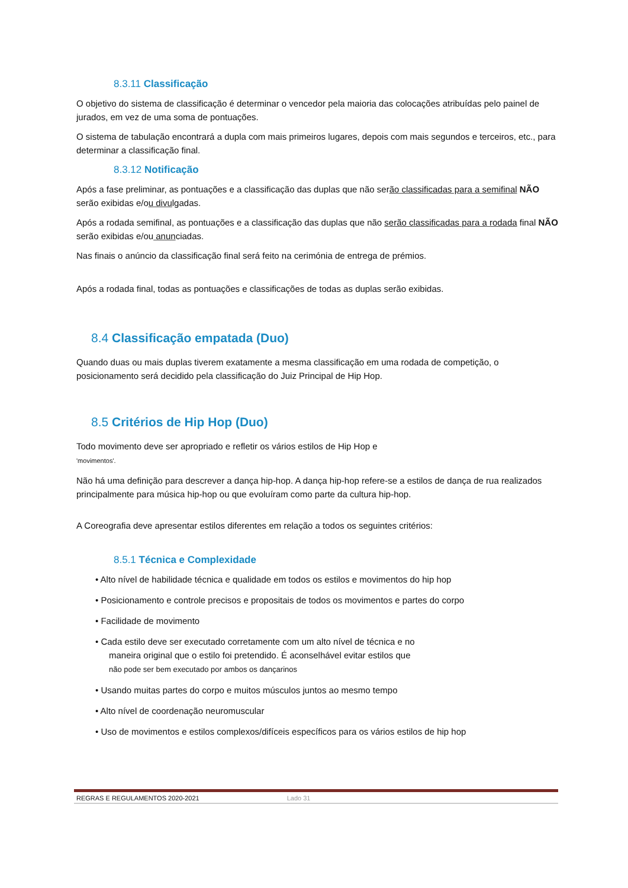8.3.11 Classificação
O objetivo do sistema de classificação é determinar o vencedor pela maioria das colocações atribuídas pelo painel de jurados, em vez de uma soma de pontuações.
O sistema de tabulação encontrará a dupla com mais primeiros lugares, depois com mais segundos e terceiros, etc., para determinar a classificação final.
8.3.12 Notificação
Após a fase preliminar, as pontuações e a classificação das duplas que não serão classificadas para a semifinal NÃO serão exibidas e/ou divulgadas.
Após a rodada semifinal, as pontuações e a classificação das duplas que não serão classificadas para a rodada final NÃO serão exibidas e/ou anunciadas.
Nas finais o anúncio da classificação final será feito na cerimónia de entrega de prémios.
Após a rodada final, todas as pontuações e classificações de todas as duplas serão exibidas.
8.4 Classificação empatada (Duo)
Quando duas ou mais duplas tiverem exatamente a mesma classificação em uma rodada de competição, o posicionamento será decidido pela classificação do Juiz Principal de Hip Hop.
8.5 Critérios de Hip Hop (Duo)
Todo movimento deve ser apropriado e refletir os vários estilos de Hip Hop e
'movimentos'.
Não há uma definição para descrever a dança hip-hop. A dança hip-hop refere-se a estilos de dança de rua realizados principalmente para música hip-hop ou que evoluíram como parte da cultura hip-hop.
A Coreografia deve apresentar estilos diferentes em relação a todos os seguintes critérios:
8.5.1 Técnica e Complexidade
• Alto nível de habilidade técnica e qualidade em todos os estilos e movimentos do hip hop
• Posicionamento e controle precisos e propositais de todos os movimentos e partes do corpo
• Facilidade de movimento
• Cada estilo deve ser executado corretamente com um alto nível de técnica e no
maneira original que o estilo foi pretendido. É aconselhável evitar estilos que
não pode ser bem executado por ambos os dançarinos
• Usando muitas partes do corpo e muitos músculos juntos ao mesmo tempo
• Alto nível de coordenação neuromuscular
• Uso de movimentos e estilos complexos/difíceis específicos para os vários estilos de hip hop
REGRAS E REGULAMENTOS 2020-2021 Lado 31